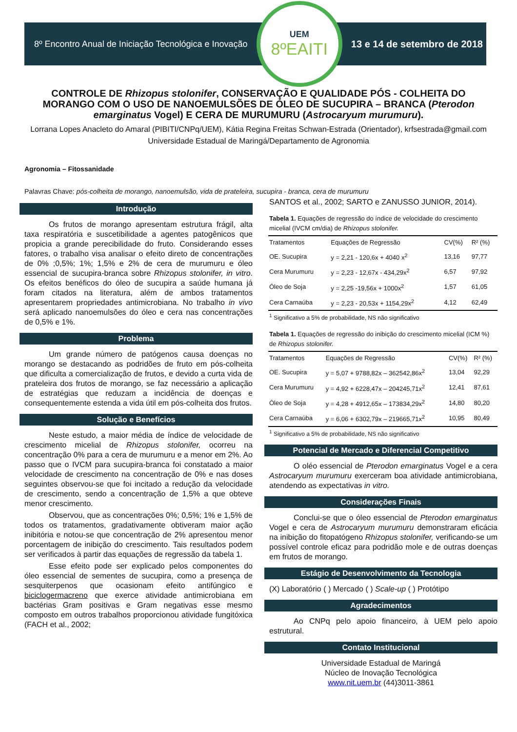8º Encontro Anual de Iniciação Tecnológica e Inovação
UEM
8ºEAITI
13 e 14 de setembro de 2018
CONTROLE DE Rhizopus stolonifer, CONSERVAÇÃO E QUALIDADE PÓS - COLHEITA DO MORANGO COM O USO DE NANOEMULSÕES DE ÓLEO DE SUCUPIRA – BRANCA (Pterodon emarginatus Vogel) E CERA DE MURUMURU (Astrocaryum murumuru).
Lorrana Lopes Anacleto do Amaral (PIBITI/CNPq/UEM), Kátia Regina Freitas Schwan-Estrada (Orientador), krfsestrada@gmail.com
Universidade Estadual de Maringá/Departamento de Agronomia
Agronomia – Fitossanidade
Palavras Chave: pós-colheita de morango, nanoemulsão, vida de prateleira, sucupira - branca, cera de murumuru
Introdução
Os frutos de morango apresentam estrutura frágil, alta taxa respiratória e suscetibilidade a agentes patogênicos que propicia a grande perecibilidade do fruto. Considerando esses fatores, o trabalho visa analisar o efeito direto de concentrações de 0% ;0,5%; 1%; 1,5% e 2% de cera de murumuru e óleo essencial de sucupira-branca sobre Rhizopus stolonifer, in vitro. Os efeitos benéficos do óleo de sucupira a saúde humana já foram citados na literatura, além de ambos tratamentos apresentarem propriedades antimicrobiana. No trabalho in vivo será aplicado nanoemulsões do óleo e cera nas concentrações de 0,5% e 1%.
Problema
Um grande número de patógenos causa doenças no morango se destacando as podridões de fruto em pós-colheita que dificulta a comercialização de frutos, e devido a curta vida de prateleira dos frutos de morango, se faz necessário a aplicação de estratégias que reduzam a incidência de doenças e consequentemente estenda a vida útil em pós-colheita dos frutos.
Solução e Benefícios
Neste estudo, a maior média de índice de velocidade de crescimento micelial de Rhizopus stolonifer, ocorreu na concentração 0% para a cera de murumuru e a menor em 2%. Ao passo que o IVCM para sucupira-branca foi constatado a maior velocidade de crescimento na concentração de 0% e nas doses seguintes observou-se que foi incitado a redução da velocidade de crescimento, sendo a concentração de 1,5% a que obteve menor crescimento.
Observou, que as concentrações 0%; 0,5%; 1% e 1,5% de todos os tratamentos, gradativamente obtiveram maior ação inibitória e notou-se que concentração de 2% apresentou menor porcentagem de inibição do crescimento. Tais resultados podem ser verificados à partir das equações de regressão da tabela 1.
Esse efeito pode ser explicado pelos componentes do óleo essencial de sementes de sucupira, como a presença de sesquiterpenos que ocasionam efeito antifúngico e biciclogermacreno que exerce atividade antimicrobiana em bactérias Gram positivas e Gram negativas esse mesmo composto em outros trabalhos proporcionou atividade fungitóxica (FACH et al., 2002;
SANTOS et al., 2002; SARTO e ZANUSSO JUNIOR, 2014).
Tabela 1. Equações de regressão do índice de velocidade do crescimento micelial (IVCM cm/dia) de Rhizopus stolonifer.
| Tratamentos | Equações de Regressão | CV(%) | R² (%) |
| --- | --- | --- | --- |
| OE. Sucupira | y = 2,21 - 120,6x + 4040 x<sup>2</sup> | 13,16 | 97,77 |
| Cera Murumuru | y = 2,23 - 12,67x - 434,29x<sup>2</sup> | 6,57 | 97,92 |
| Óleo de Soja | y = 2,25 -19,56x + 1000x<sup>2</sup> | 1,57 | 61,05 |
| Cera Carnaúba | y = 2,23 - 20,53x + 1154,29x<sup>2</sup> | 4,12 | 62,49 |
<sup>1</sup> Significativo a 5% de probabilidade, NS não significativo
Tabela 1. Equações de regressão do inibição do crescimento micelial (ICM %) de Rhizopus stolonifer.
| Tratamentos | Equações de Regressão | CV(%) | R² (%) |
| --- | --- | --- | --- |
| OE. Sucupira | y = 5,07 + 9788,82x – 362542,86x<sup>2</sup> | 13,04 | 92,29 |
| Cera Murumuru | y = 4,92 + 6228,47x – 204245,71x<sup>2</sup> | 12,41 | 87,61 |
| Óleo de Soja | y = 4,28 + 4912,65x – 173834,29x<sup>2</sup> | 14,80 | 80,20 |
| Cera Carnaúba | y = 6,06 + 6302,79x – 219665,71x<sup>2</sup> | 10,95 | 80,49 |
<sup>1</sup> Significativo a 5% de probabilidade, NS não significativo
Potencial de Mercado e Diferencial Competitivo
O oléo essencial de Pterodon emarginatus Vogel e a cera Astrocaryum murumuru exerceram boa atividade antimicrobiana, atendendo as expectativas in vitro.
Considerações Finais
Conclui-se que o óleo essencial de Pterodon emarginatus Vogel e cera de Astrocaryum murumuru demonstraram eficácia na inibição do fitopatógeno Rhizopus stolonifer, verificando-se um possível controle eficaz para podridão mole e de outras doenças em frutos de morango.
Estágio de Desenvolvimento da Tecnologia
(X) Laboratório ( ) Mercado ( ) Scale-up ( ) Protótipo
Agradecimentos
Ao CNPq pelo apoio financeiro, à UEM pelo apoio estrutural.
Contato Institucional
Universidade Estadual de Maringá
Núcleo de Inovação Tecnológica
www.nit.uem.br (44)3011-3861